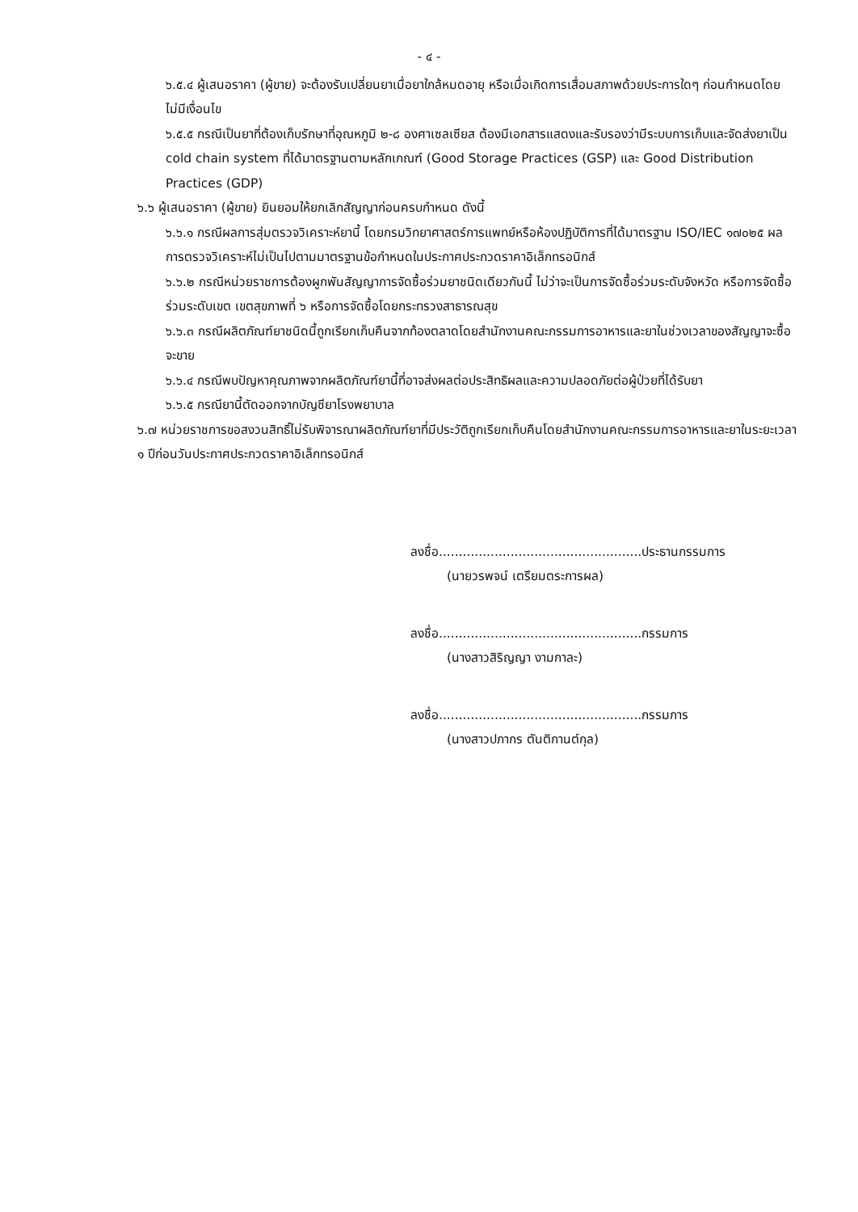- ๔ -
๖.๕.๔ ผู้เสนอราคา (ผู้ขาย) จะต้องรับเปลี่ยนยาเมื่อยาใกล้หมดอายุ หรือเมื่อเกิดการเสื่อมสภาพด้วยประการใดๆ ก่อนกำหนดโดยไม่มีเงื่อนไข
๖.๕.๕ กรณีเป็นยาที่ต้องเก็บรักษาที่อุณหภูมิ ๒-๘ องศาเซลเซียส ต้องมีเอกสารแสดงและรับรองว่ามีระบบการเก็บและจัดส่งยาเป็น cold chain system ที่ได้มาตรฐานตามหลักเกณฑ์ (Good Storage Practices (GSP) และ Good Distribution Practices (GDP)
๖.๖ ผู้เสนอราคา (ผู้ขาย) ยินยอมให้ยกเลิกสัญญาก่อนครบกำหนด ดังนี้
๖.๖.๑ กรณีผลการสุ่มตรวจวิเคราะห์ยานี้ โดยกรมวิทยาศาสตร์การแพทย์หรือห้องปฏิบัติการที่ได้มาตรฐาน ISO/IEC ๑๗๐๒๕ ผลการตรวจวิเคราะห์ไม่เป็นไปตามมาตรฐานข้อกำหนดในประกาศประกวดราคาอิเล็กทรอนิกส์
๖.๖.๒ กรณีหน่วยราชการต้องผูกพันสัญญาการจัดซื้อร่วมยาชนิดเดียวกันนี้ ไม่ว่าจะเป็นการจัดซื้อร่วมระดับจังหวัด หรือการจัดซื้อร่วมระดับเขต เขตสุขภาพที่ ๖ หรือการจัดซื้อโดยกระทรวงสาธารณสุข
๖.๖.๓ กรณีผลิตภัณฑ์ยาชนิดนี้ถูกเรียกเก็บคืนจากท้องตลาดโดยสำนักงานคณะกรรมการอาหารและยาในช่วงเวลาของสัญญาจะซื้อจะขาย
๖.๖.๔ กรณีพบปัญหาคุณภาพจากผลิตภัณฑ์ยานี้ที่อาจส่งผลต่อประสิทธิผลและความปลอดภัยต่อผู้ป่วยที่ได้รับยา
๖.๖.๕ กรณียานี้ตัดออกจากบัญชียาโรงพยาบาล
๖.๗ หน่วยราชการขอสงวนสิทธิ์ไม่รับพิจารณาผลิตภัณฑ์ยาที่มีประวัติถูกเรียกเก็บคืนโดยสำนักงานคณะกรรมการอาหารและยาในระยะเวลา ๑ ปีก่อนวันประกาศประกวดราคาอิเล็กทรอนิกส์
ลงชื่อ...................................................ประธานกรรมการ
(นายวรพจน์ เตรียมตระการผล)
ลงชื่อ...................................................กรรมการ
(นางสาวสิริญญา งามกาละ)
ลงชื่อ...................................................กรรมการ
(นางสาวปภากร ตันติกานต์กุล)